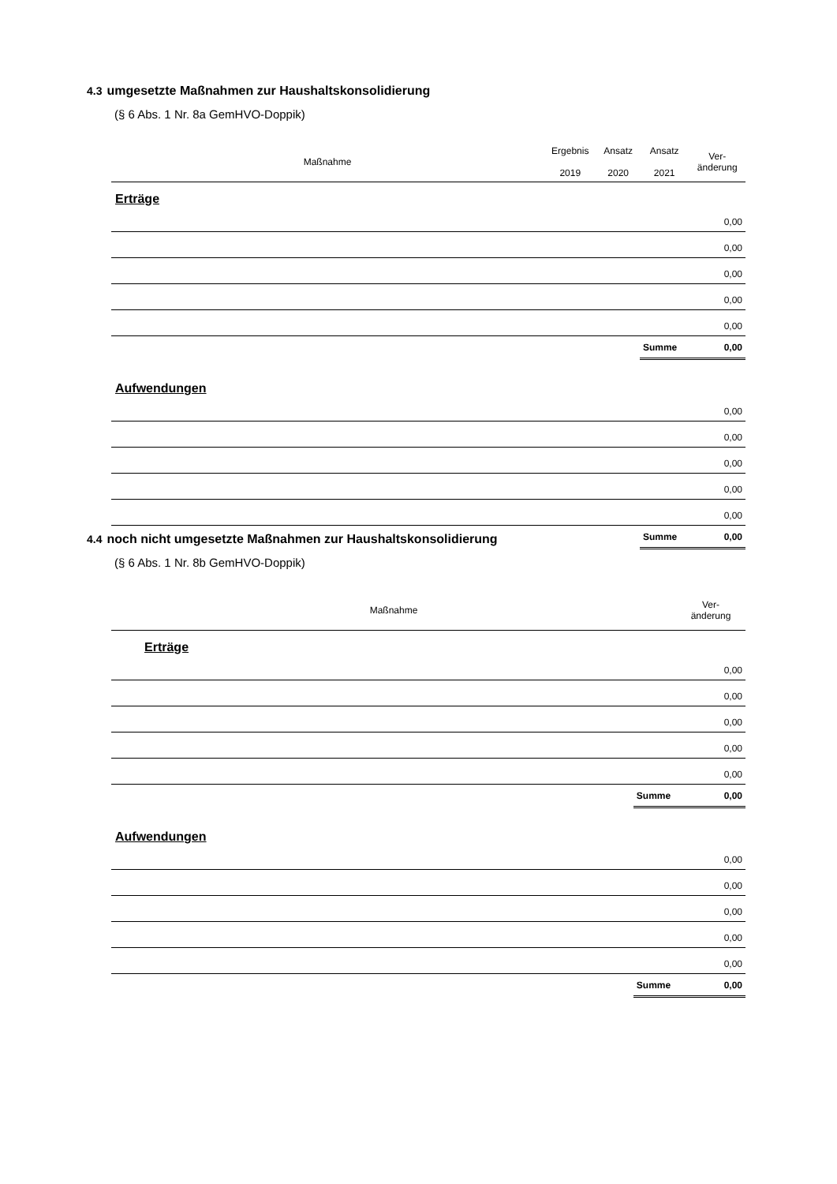4.3 umgesetzte Maßnahmen zur Haushaltskonsolidierung
(§ 6 Abs. 1 Nr. 8a GemHVO-Doppik)
| Maßnahme | Ergebnis 2019 | Ansatz 2020 | Ansatz 2021 | Ver- änderung |
| --- | --- | --- | --- | --- |
| Erträge | | | | |
| 0,00 | | | | |
| 0,00 | | | | |
| 0,00 | | | | |
| 0,00 | | | | |
| 0,00 | | | | |
| | | | Summe | 0,00 |
| Aufwendungen | | | | |
| 0,00 | | | | |
| 0,00 | | | | |
| 0,00 | | | | |
| 0,00 | | | | |
| 0,00 | | | | |
| | | | Summe | 0,00 |
4.4 noch nicht umgesetzte Maßnahmen zur Haushaltskonsolidierung
(§ 6 Abs. 1 Nr. 8b GemHVO-Doppik)
| Maßnahme | | Ver- änderung |
| --- | --- | --- |
| Erträge | | |
| 0,00 | | |
| 0,00 | | |
| 0,00 | | |
| 0,00 | | |
| 0,00 | | |
| | Summe | 0,00 |
| Aufwendungen | | |
| 0,00 | | |
| 0,00 | | |
| 0,00 | | |
| 0,00 | | |
| 0,00 | | |
| | Summe | 0,00 |